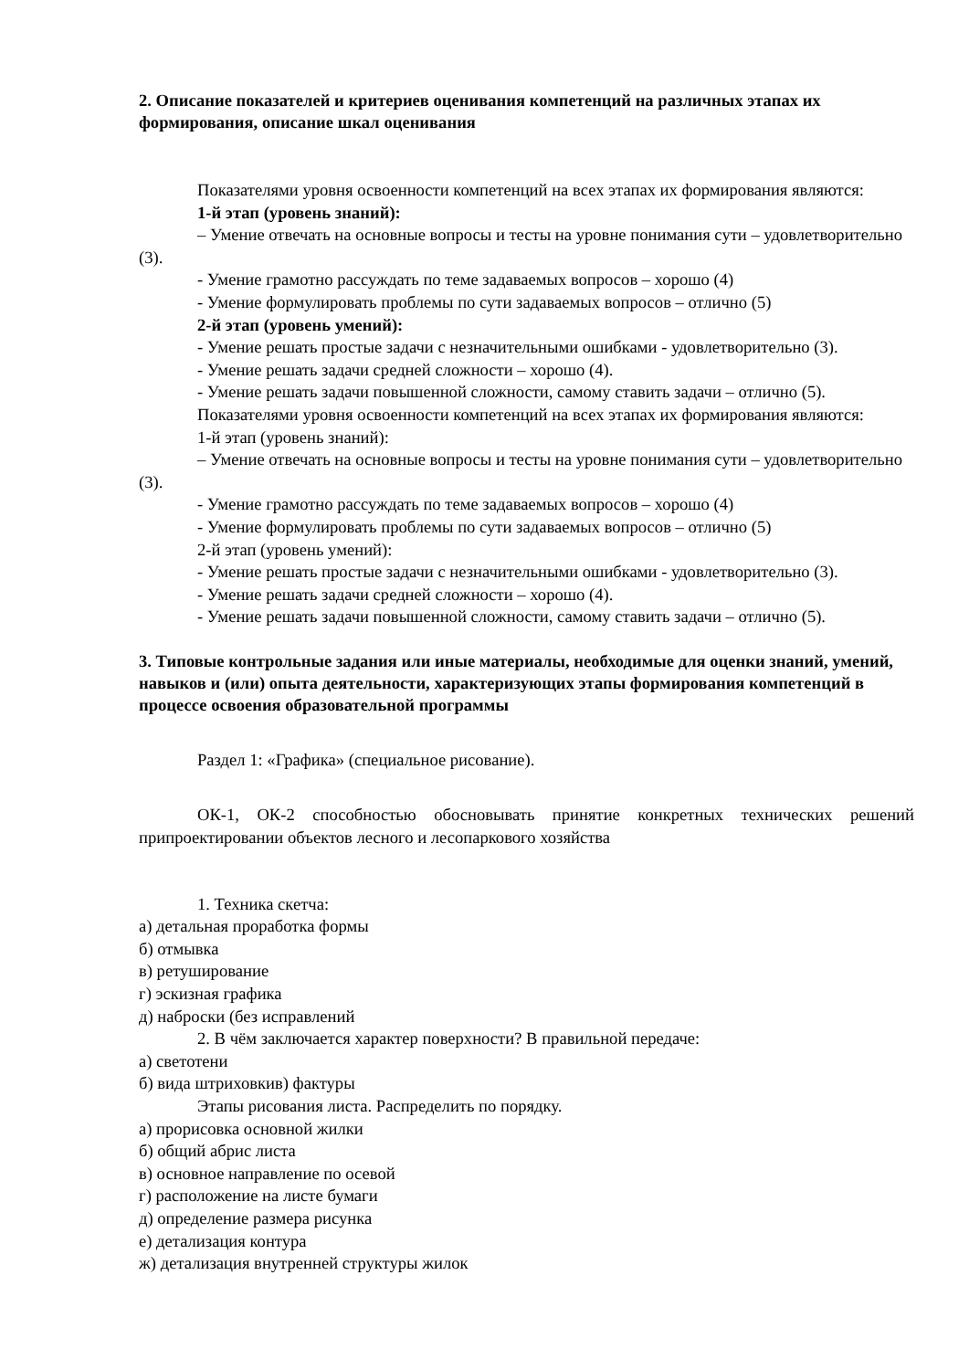2. Описание показателей и критериев оценивания компетенций на различных этапах их формирования, описание шкал оценивания
Показателями уровня освоенности компетенций на всех этапах их формирования являются:
1-й этап (уровень знаний):
– Умение отвечать на основные вопросы и тесты на уровне понимания сути – удовлетворительно (3).
- Умение грамотно рассуждать по теме задаваемых вопросов – хорошо (4)
- Умение формулировать проблемы по сути задаваемых вопросов – отлично (5)
2-й этап (уровень умений):
- Умение решать простые задачи с незначительными ошибками - удовлетворительно (3).
- Умение решать задачи средней сложности – хорошо (4).
- Умение решать задачи повышенной сложности, самому ставить задачи – отлично (5).
Показателями уровня освоенности компетенций на всех этапах их формирования являются:
1-й этап (уровень знаний):
– Умение отвечать на основные вопросы и тесты на уровне понимания сути – удовлетворительно (3).
- Умение грамотно рассуждать по теме задаваемых вопросов – хорошо (4)
- Умение формулировать проблемы по сути задаваемых вопросов – отлично (5)
2-й этап (уровень умений):
- Умение решать простые задачи с незначительными ошибками - удовлетворительно (3).
- Умение решать задачи средней сложности – хорошо (4).
- Умение решать задачи повышенной сложности, самому ставить задачи – отлично (5).
3. Типовые контрольные задания или иные материалы, необходимые для оценки знаний, умений, навыков и (или) опыта деятельности, характеризующих этапы формирования компетенций в процессе освоения образовательной программы
Раздел 1: «Графика» (специальное рисование).
ОК-1, ОК-2 способностью обосновывать принятие конкретных технических решений припроектировании объектов лесного и лесопаркового хозяйства
1. Техника скетча:
а) детальная проработка формы
б) отмывка
в) ретуширование
г) эскизная графика
д) наброски (без исправлений
2. В чём заключается характер поверхности? В правильной передаче:
а) светотени
б) вида штриховкив) фактуры
Этапы рисования листа. Распределить по порядку.
а) прорисовка основной жилки
б) общий абрис листа
в) основное направление по осевой
г) расположение на листе бумаги
д) определение размера рисунка
е) детализация контура
ж) детализация внутренней структуры жилок